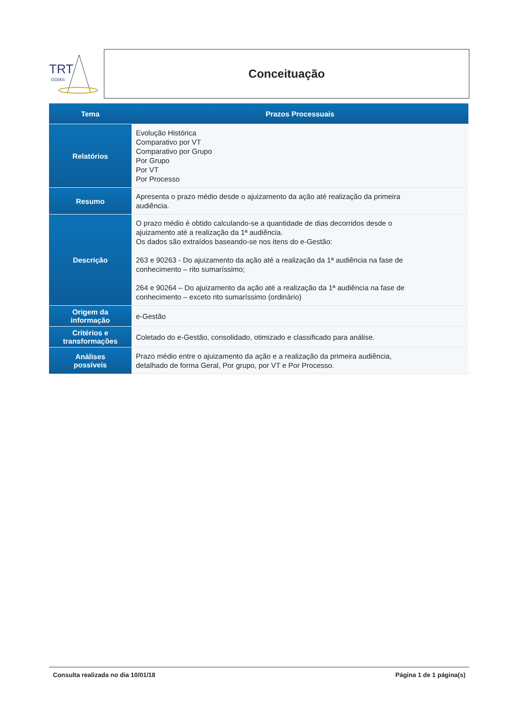TRT
GOIÁS
Conceituação
| Tema | Prazos Processuais |
| --- | --- |
| Relatórios | Evolução Histórica Comparativo por VT Comparativo por Grupo Por Grupo Por VT Por Processo |
| Resumo | Apresenta o prazo médio desde o ajuizamento da ação até realização da primeira audiência. |
| Descrição | O prazo médio é obtido calculando-se a quantidade de dias decorridos desde o ajuizamento até a realização da 1ª audiência. Os dados são extraídos baseando-se nos itens do e-Gestão: 263 e 90263 - Do ajuizamento da ação até a realização da 1ª audiência na fase de conhecimento – rito sumaríssimo; 264 e 90264 – Do ajuizamento da ação até a realização da 1ª audiência na fase de conhecimento – exceto rito sumaríssimo (ordinário) |
| Origem da informação | e-Gestão |
| Critérios e transformações | Coletado do e-Gestão, consolidado, otimizado e classificado para análise. |
| Análises possíveis | Prazo médio entre o ajuizamento da ação e a realização da primeira audiência, detalhado de forma Geral, Por grupo, por VT e Por Processo. |
Consulta realizada no dia 10/01/18 Página 1 de 1 página(s)